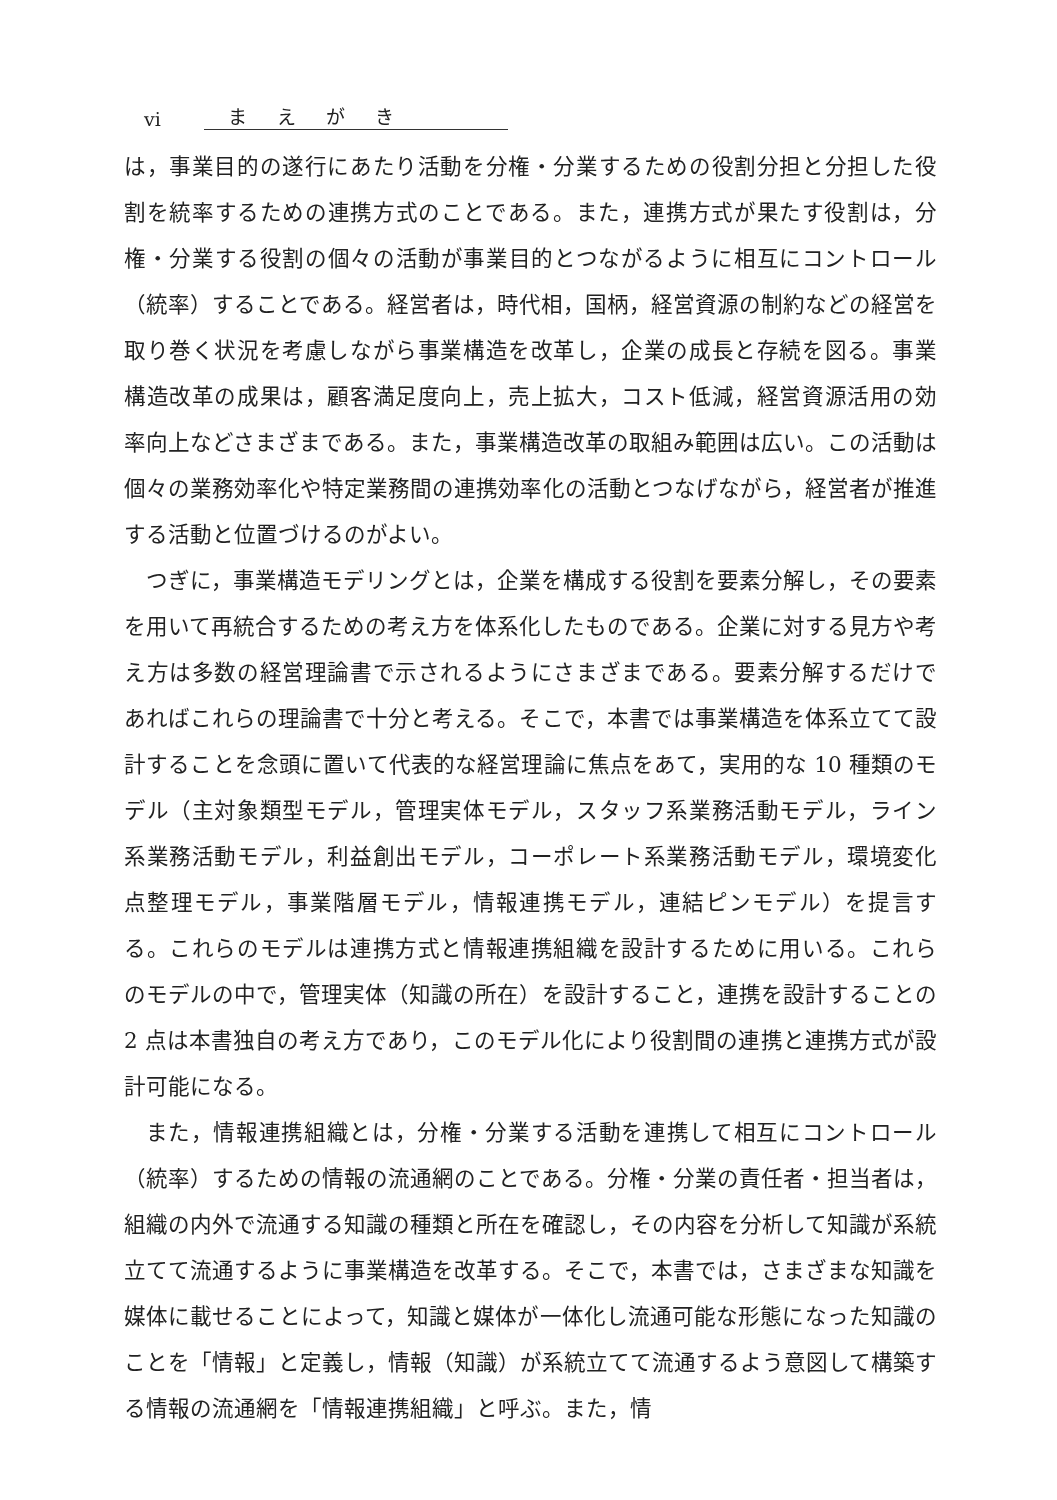vi まえがき
は，事業目的の遂行にあたり活動を分権・分業するための役割分担と分担した役割を統率するための連携方式のことである。また，連携方式が果たす役割は，分権・分業する役割の個々の活動が事業目的とつながるように相互にコントロール（統率）することである。経営者は，時代相，国柄，経営資源の制約などの経営を取り巻く状況を考慮しながら事業構造を改革し，企業の成長と存続を図る。事業構造改革の成果は，顧客満足度向上，売上拡大，コスト低減，経営資源活用の効率向上などさまざまである。また，事業構造改革の取組み範囲は広い。この活動は個々の業務効率化や特定業務間の連携効率化の活動とつなげながら，経営者が推進する活動と位置づけるのがよい。
つぎに，事業構造モデリングとは，企業を構成する役割を要素分解し，その要素を用いて再統合するための考え方を体系化したものである。企業に対する見方や考え方は多数の経営理論書で示されるようにさまざまである。要素分解するだけであればこれらの理論書で十分と考える。そこで，本書では事業構造を体系立てて設計することを念頭に置いて代表的な経営理論に焦点をあて，実用的な 10 種類のモデル（主対象類型モデル，管理実体モデル，スタッフ系業務活動モデル，ライン系業務活動モデル，利益創出モデル，コーポレート系業務活動モデル，環境変化点整理モデル，事業階層モデル，情報連携モデル，連結ピンモデル）を提言する。これらのモデルは連携方式と情報連携組織を設計するために用いる。これらのモデルの中で，管理実体（知識の所在）を設計すること，連携を設計することの 2 点は本書独自の考え方であり，このモデル化により役割間の連携と連携方式が設計可能になる。
また，情報連携組織とは，分権・分業する活動を連携して相互にコントロール（統率）するための情報の流通網のことである。分権・分業の責任者・担当者は，組織の内外で流通する知識の種類と所在を確認し，その内容を分析して知識が系統立てて流通するように事業構造を改革する。そこで，本書では，さまざまな知識を媒体に載せることによって，知識と媒体が一体化し流通可能な形態になった知識のことを「情報」と定義し，情報（知識）が系統立てて流通するよう意図して構築する情報の流通網を「情報連携組織」と呼ぶ。また，情